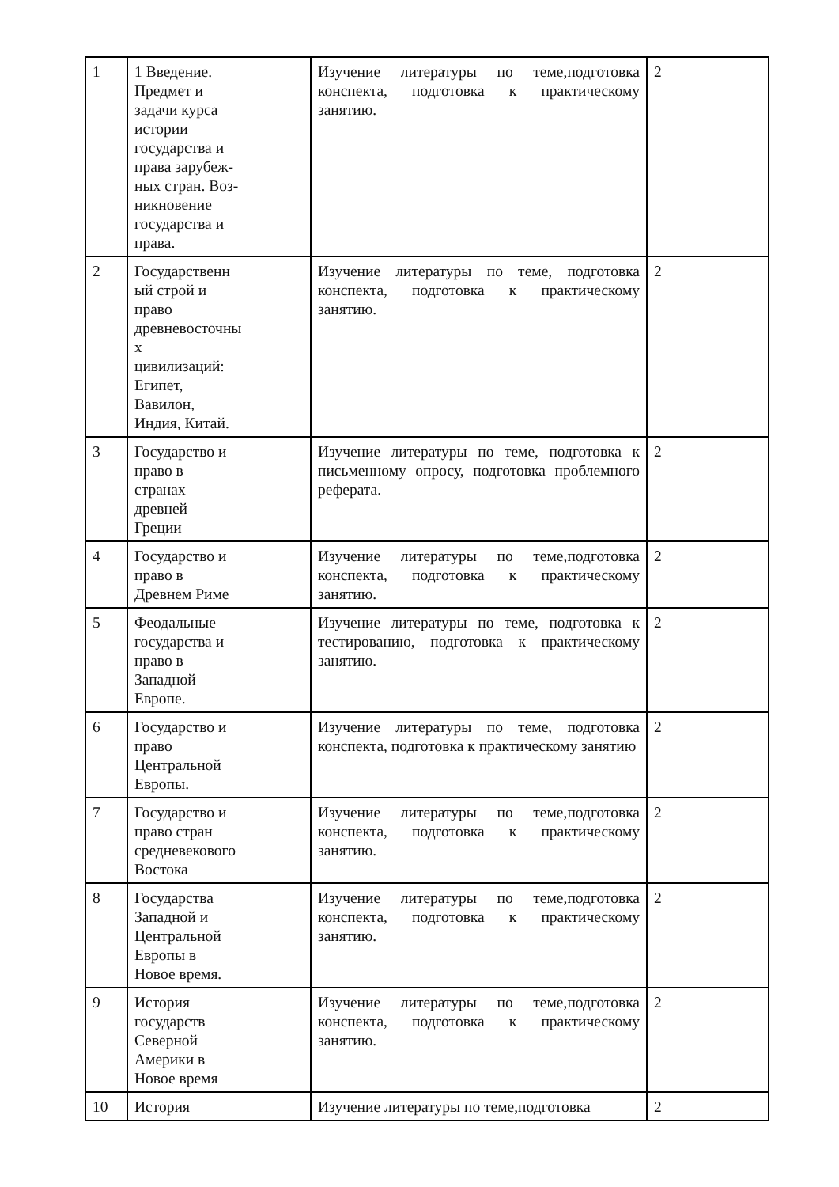| 1 | 1 Введение. Предмет и задачи курса истории государства и права зарубеж- ных стран. Воз- никновение государства и права. | Изучение литературы по теме,подготовка конспекта, подготовка к практическому занятию. | 2 |
| 2 | Государственн ый строй и право древневосточны х цивилизаций: Египет, Вавилон, Индия, Китай. | Изучение литературы по теме, подготовка конспекта, подготовка к практическому занятию. | 2 |
| 3 | Государство и право в странах древней Греции | Изучение литературы по теме, подготовка к письменному опросу, подготовка проблемного реферата. | 2 |
| 4 | Государство и право в Древнем Риме | Изучение литературы по теме,подготовка конспекта, подготовка к практическому занятию. | 2 |
| 5 | Феодальные государства и право в Западной Европе. | Изучение литературы по теме, подготовка к тестированию, подготовка к практическому занятию. | 2 |
| 6 | Государство и право Центральной Европы. | Изучение литературы по теме, подготовка конспекта, подготовка к практическому занятию | 2 |
| 7 | Государство и право стран средневекового Востока | Изучение литературы по теме,подготовка конспекта, подготовка к практическому занятию. | 2 |
| 8 | Государства Западной и Центральной Европы в Новое время. | Изучение литературы по теме,подготовка конспекта, подготовка к практическому занятию. | 2 |
| 9 | История государств Северной Америки в Новое время | Изучение литературы по теме,подготовка конспекта, подготовка к практическому занятию. | 2 |
| 10 | История | Изучение литературы по теме,подготовка | 2 |